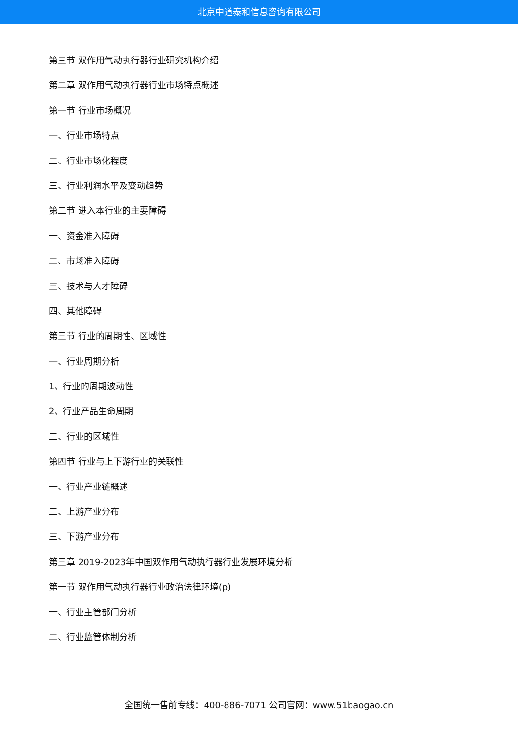北京中道泰和信息咨询有限公司
第三节 双作用气动执行器行业研究机构介绍
第二章 双作用气动执行器行业市场特点概述
第一节 行业市场概况
一、行业市场特点
二、行业市场化程度
三、行业利润水平及变动趋势
第二节 进入本行业的主要障碍
一、资金准入障碍
二、市场准入障碍
三、技术与人才障碍
四、其他障碍
第三节 行业的周期性、区域性
一、行业周期分析
1、行业的周期波动性
2、行业产品生命周期
二、行业的区域性
第四节 行业与上下游行业的关联性
一、行业产业链概述
二、上游产业分布
三、下游产业分布
第三章 2019-2023年中国双作用气动执行器行业发展环境分析
第一节 双作用气动执行器行业政治法律环境(p)
一、行业主管部门分析
二、行业监管体制分析
全国统一售前专线：400-886-7071 公司官网：www.51baogao.cn